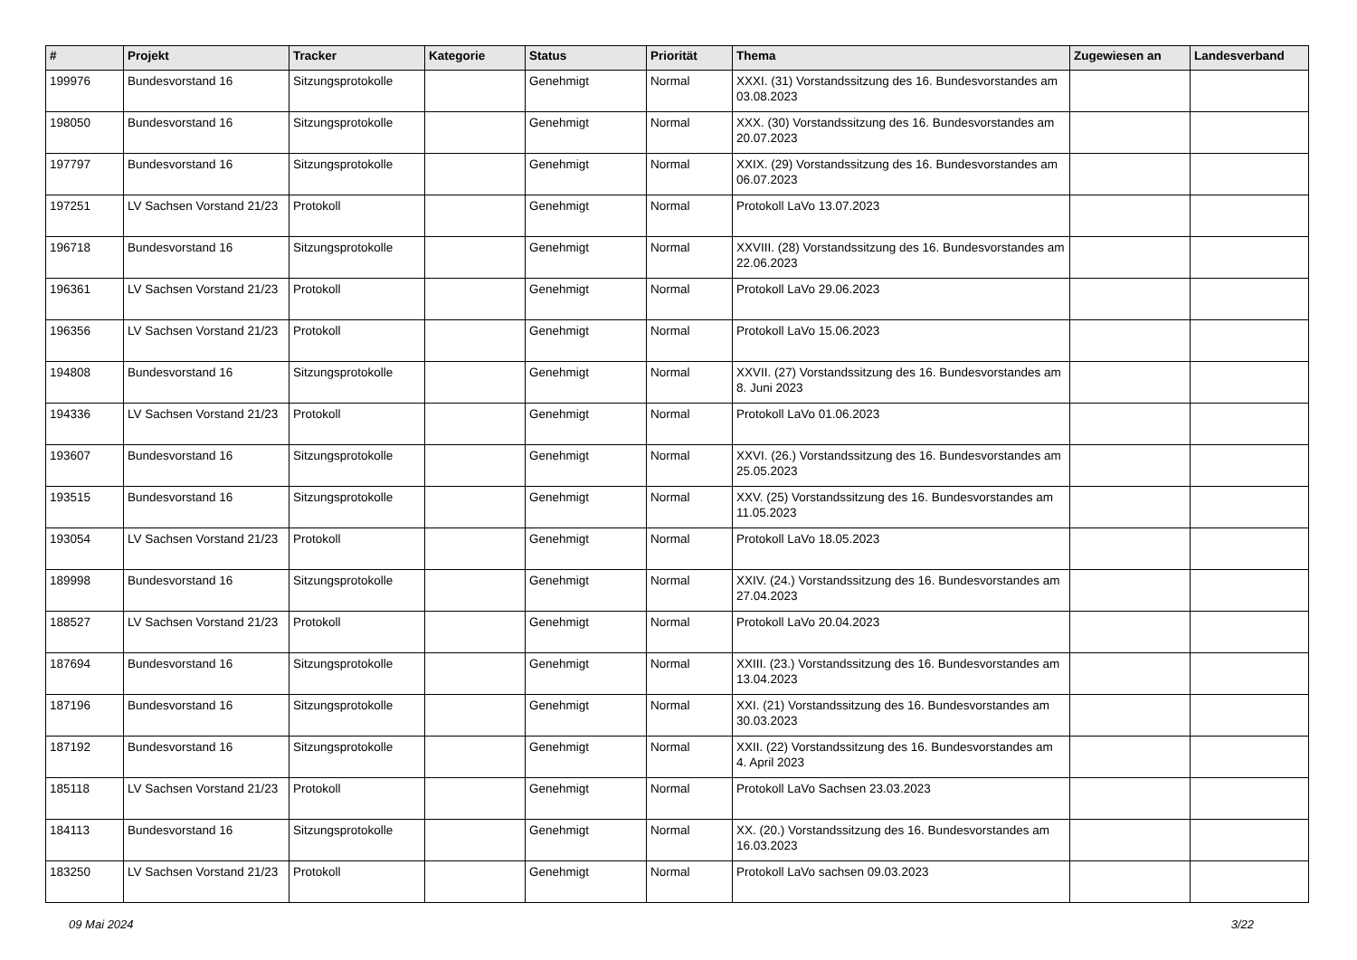| # | Projekt | Tracker | Kategorie | Status | Priorität | Thema | Zugewiesen an | Landesverband |
| --- | --- | --- | --- | --- | --- | --- | --- | --- |
| 199976 | Bundesvorstand 16 | Sitzungsprotokolle | | Genehmigt | Normal | XXXI. (31) Vorstandssitzung des 16. Bundesvorstandes am 03.08.2023 | | |
| 198050 | Bundesvorstand 16 | Sitzungsprotokolle | | Genehmigt | Normal | XXX. (30) Vorstandssitzung des 16. Bundesvorstandes am 20.07.2023 | | |
| 197797 | Bundesvorstand 16 | Sitzungsprotokolle | | Genehmigt | Normal | XXIX. (29) Vorstandssitzung des 16. Bundesvorstandes am 06.07.2023 | | |
| 197251 | LV Sachsen Vorstand 21/23 | Protokoll | | Genehmigt | Normal | Protokoll LaVo 13.07.2023 | | |
| 196718 | Bundesvorstand 16 | Sitzungsprotokolle | | Genehmigt | Normal | XXVIII. (28) Vorstandssitzung des 16. Bundesvorstandes am 22.06.2023 | | |
| 196361 | LV Sachsen Vorstand 21/23 | Protokoll | | Genehmigt | Normal | Protokoll LaVo 29.06.2023 | | |
| 196356 | LV Sachsen Vorstand 21/23 | Protokoll | | Genehmigt | Normal | Protokoll LaVo 15.06.2023 | | |
| 194808 | Bundesvorstand 16 | Sitzungsprotokolle | | Genehmigt | Normal | XXVII. (27) Vorstandssitzung des 16. Bundesvorstandes am 8. Juni 2023 | | |
| 194336 | LV Sachsen Vorstand 21/23 | Protokoll | | Genehmigt | Normal | Protokoll LaVo 01.06.2023 | | |
| 193607 | Bundesvorstand 16 | Sitzungsprotokolle | | Genehmigt | Normal | XXVI. (26.) Vorstandssitzung des 16. Bundesvorstandes am 25.05.2023 | | |
| 193515 | Bundesvorstand 16 | Sitzungsprotokolle | | Genehmigt | Normal | XXV. (25) Vorstandssitzung des 16. Bundesvorstandes am 11.05.2023 | | |
| 193054 | LV Sachsen Vorstand 21/23 | Protokoll | | Genehmigt | Normal | Protokoll LaVo 18.05.2023 | | |
| 189998 | Bundesvorstand 16 | Sitzungsprotokolle | | Genehmigt | Normal | XXIV. (24.) Vorstandssitzung des 16. Bundesvorstandes am 27.04.2023 | | |
| 188527 | LV Sachsen Vorstand 21/23 | Protokoll | | Genehmigt | Normal | Protokoll LaVo 20.04.2023 | | |
| 187694 | Bundesvorstand 16 | Sitzungsprotokolle | | Genehmigt | Normal | XXIII. (23.) Vorstandssitzung des 16. Bundesvorstandes am 13.04.2023 | | |
| 187196 | Bundesvorstand 16 | Sitzungsprotokolle | | Genehmigt | Normal | XXI. (21) Vorstandssitzung des 16. Bundesvorstandes am 30.03.2023 | | |
| 187192 | Bundesvorstand 16 | Sitzungsprotokolle | | Genehmigt | Normal | XXII. (22) Vorstandssitzung des 16. Bundesvorstandes am 4. April 2023 | | |
| 185118 | LV Sachsen Vorstand 21/23 | Protokoll | | Genehmigt | Normal | Protokoll LaVo Sachsen 23.03.2023 | | |
| 184113 | Bundesvorstand 16 | Sitzungsprotokolle | | Genehmigt | Normal | XX. (20.) Vorstandssitzung des 16. Bundesvorstandes am 16.03.2023 | | |
| 183250 | LV Sachsen Vorstand 21/23 | Protokoll | | Genehmigt | Normal | Protokoll LaVo sachsen 09.03.2023 | | |
09 Mai 2024 3/22